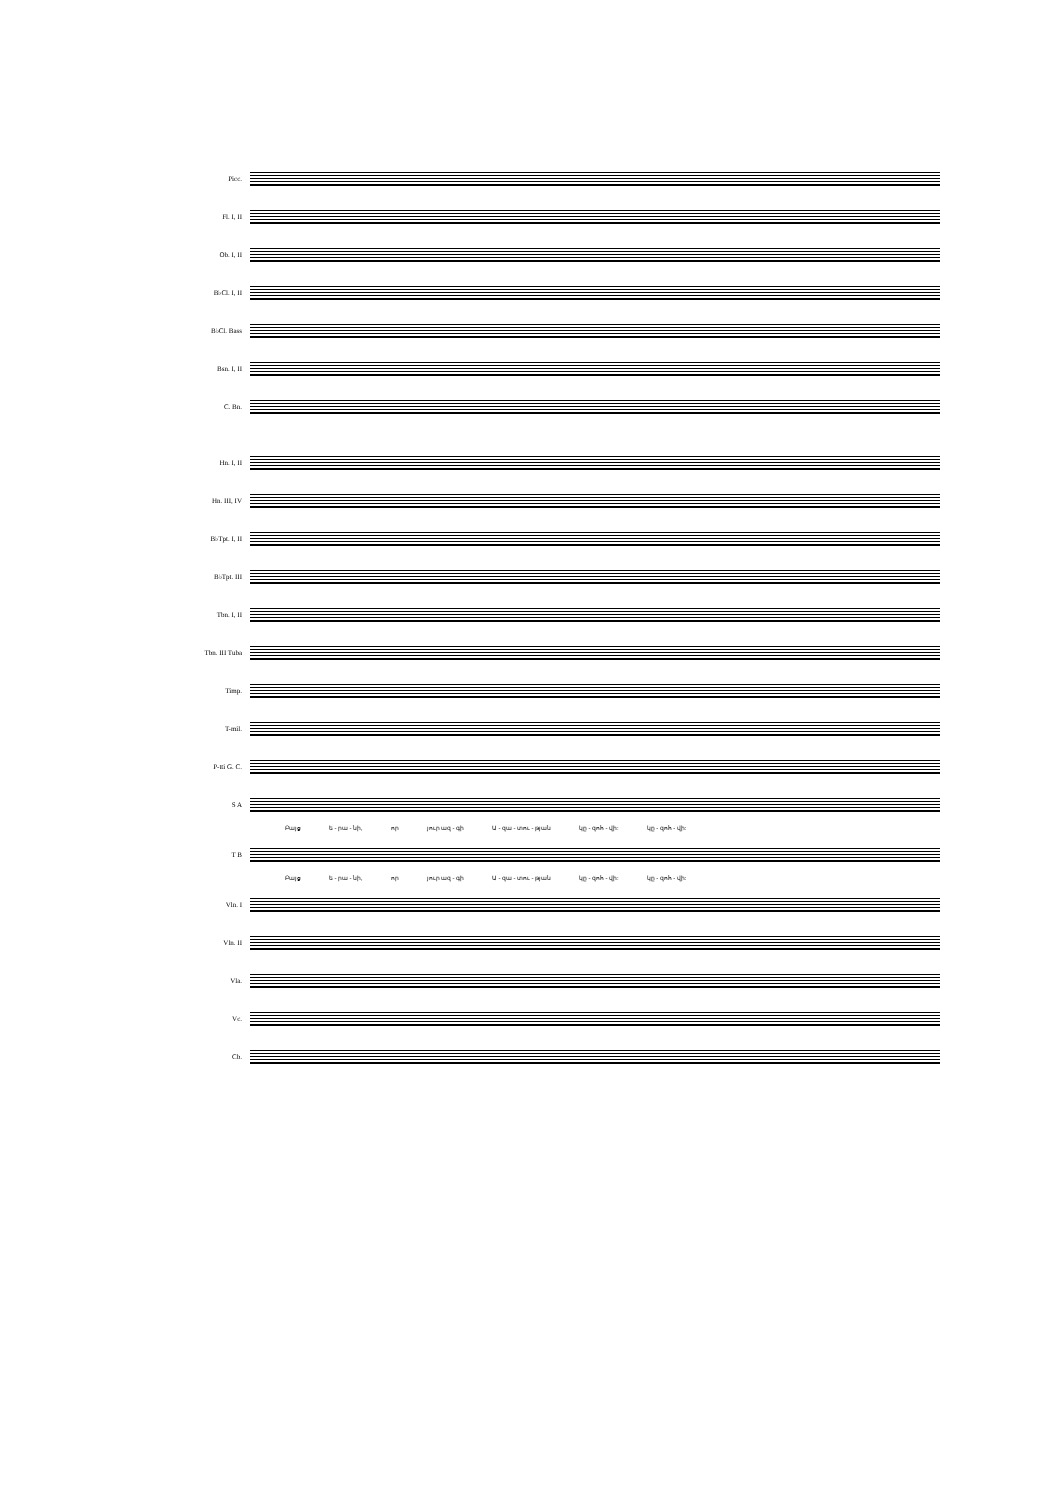Picc.
Fl. I, II
Ob. I, II
B♭Cl. I, II
B♭Cl. Bass
Bsn. I, II
C. Bn.
Hn. I, II
Hn. III, IV
B♭Tpt. I, II
B♭Tpt. III
Tbn. I, II
Tbn. III Tuba
Timp.
T-mil.
P-tti G. C.
S A
Բայց ե - րա - նի, որ յուր ազ - գի Ա - զա - տու - թյան կը - զոհ - վի: կը - զոհ - վի:
T B
Բայց ե - րա - նի, որ յուր ազ - գի Ա - զա - տու - թյան կը - զոհ - վի: կը - զոհ - վի:
Vln. I
Vln. II
Vla.
Vc.
Cb.